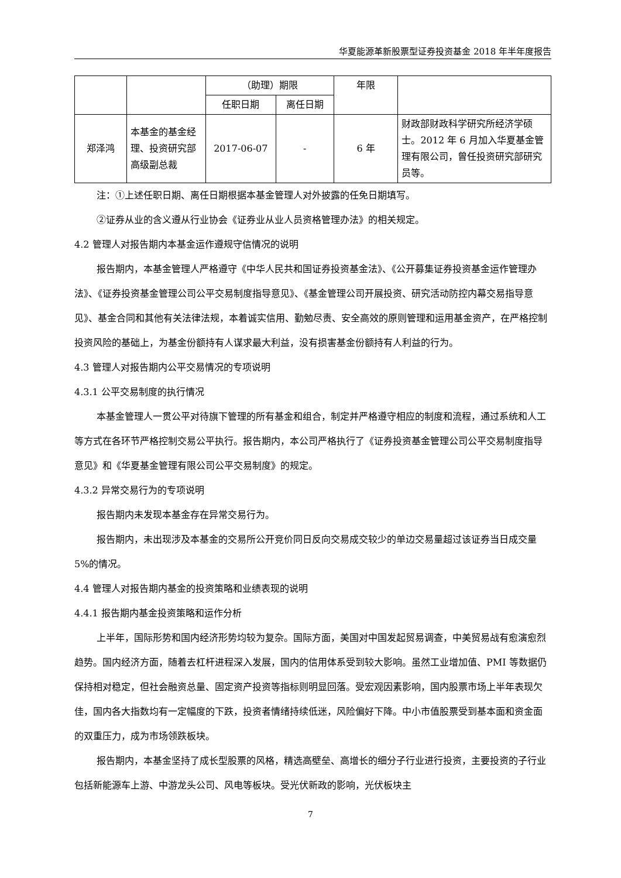华夏能源革新股票型证券投资基金 2018 年半年度报告
| | | （助理）期限 | | 年限 | |
| | | 任职日期 | 离任日期 | | |
| 郑泽鸿 | 本基金的基金经理、投资研究部高级副总裁 | 2017-06-07 | - | 6 年 | 财政部财政科学研究所经济学硕士。2012 年 6 月加入华夏基金管理有限公司，曾任投资研究部研究员等。 |
注：①上述任职日期、离任日期根据本基金管理人对外披露的任免日期填写。
②证券从业的含义遵从行业协会《证券业从业人员资格管理办法》的相关规定。
4.2 管理人对报告期内本基金运作遵规守信情况的说明
报告期内，本基金管理人严格遵守《中华人民共和国证券投资基金法》、《公开募集证券投资基金运作管理办法》、《证券投资基金管理公司公平交易制度指导意见》、《基金管理公司开展投资、研究活动防控内幕交易指导意见》、基金合同和其他有关法律法规，本着诚实信用、勤勉尽责、安全高效的原则管理和运用基金资产，在严格控制投资风险的基础上，为基金份额持有人谋求最大利益，没有损害基金份额持有人利益的行为。
4.3 管理人对报告期内公平交易情况的专项说明
4.3.1 公平交易制度的执行情况
本基金管理人一贯公平对待旗下管理的所有基金和组合，制定并严格遵守相应的制度和流程，通过系统和人工等方式在各环节严格控制交易公平执行。报告期内，本公司严格执行了《证券投资基金管理公司公平交易制度指导意见》和《华夏基金管理有限公司公平交易制度》的规定。
4.3.2 异常交易行为的专项说明
报告期内未发现本基金存在异常交易行为。
报告期内，未出现涉及本基金的交易所公开竞价同日反向交易成交较少的单边交易量超过该证券当日成交量 5%的情况。
4.4 管理人对报告期内基金的投资策略和业绩表现的说明
4.4.1 报告期内基金投资策略和运作分析
上半年，国际形势和国内经济形势均较为复杂。国际方面，美国对中国发起贸易调查，中美贸易战有愈演愈烈趋势。国内经济方面，随着去杠杆进程深入发展，国内的信用体系受到较大影响。虽然工业增加值、PMI 等数据仍保持相对稳定，但社会融资总量、固定资产投资等指标则明显回落。受宏观因素影响，国内股票市场上半年表现欠佳，国内各大指数均有一定幅度的下跌，投资者情绪持续低迷，风险偏好下降。中小市值股票受到基本面和资金面的双重压力，成为市场领跌板块。
报告期内，本基金坚持了成长型股票的风格，精选高壁垒、高增长的细分子行业进行投资，主要投资的子行业包括新能源车上游、中游龙头公司、风电等板块。受光伏新政的影响，光伏板块主
7